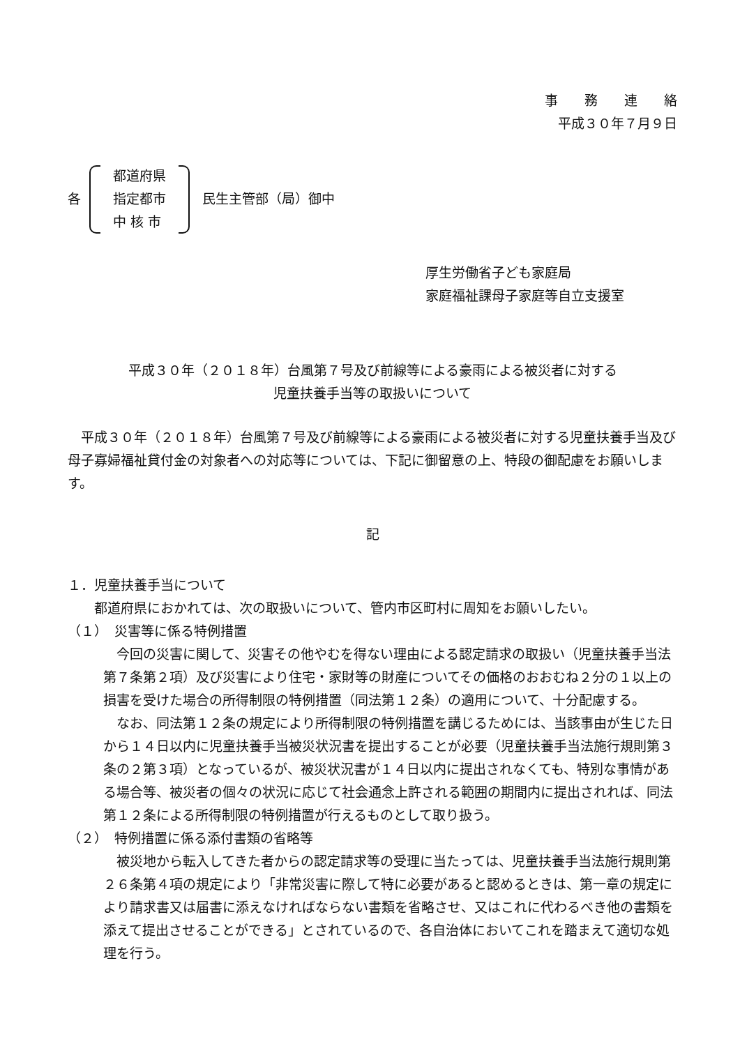事　　務　　連　　絡
平成３０年７月９日
各
都道府県
指定都市
中 核 市
民生主管部（局）御中
厚生労働省子ども家庭局
家庭福祉課母子家庭等自立支援室
平成３０年（２０１８年）台風第７号及び前線等による豪雨による被災者に対する
児童扶養手当等の取扱いについて
平成３０年（２０１８年）台風第７号及び前線等による豪雨による被災者に対する児童扶養手当及び母子寡婦福祉貸付金の対象者への対応等については、下記に御留意の上、特段の御配慮をお願いします。
記
１．児童扶養手当について
都道府県におかれては、次の取扱いについて、管内市区町村に周知をお願いしたい。
（１）　災害等に係る特例措置
今回の災害に関して、災害その他やむを得ない理由による認定請求の取扱い（児童扶養手当法第７条第２項）及び災害により住宅・家財等の財産についてその価格のおおむね２分の１以上の損害を受けた場合の所得制限の特例措置（同法第１２条）の適用について、十分配慮する。
なお、同法第１２条の規定により所得制限の特例措置を講じるためには、当該事由が生じた日から１４日以内に児童扶養手当被災状況書を提出することが必要（児童扶養手当法施行規則第３条の２第３項）となっているが、被災状況書が１４日以内に提出されなくても、特別な事情がある場合等、被災者の個々の状況に応じて社会通念上許される範囲の期間内に提出されれば、同法第１２条による所得制限の特例措置が行えるものとして取り扱う。
（２）　特例措置に係る添付書類の省略等
被災地から転入してきた者からの認定請求等の受理に当たっては、児童扶養手当法施行規則第２６条第４項の規定により「非常災害に際して特に必要があると認めるときは、第一章の規定により請求書又は届書に添えなければならない書類を省略させ、又はこれに代わるべき他の書類を添えて提出させることができる」とされているので、各自治体においてこれを踏まえて適切な処理を行う。